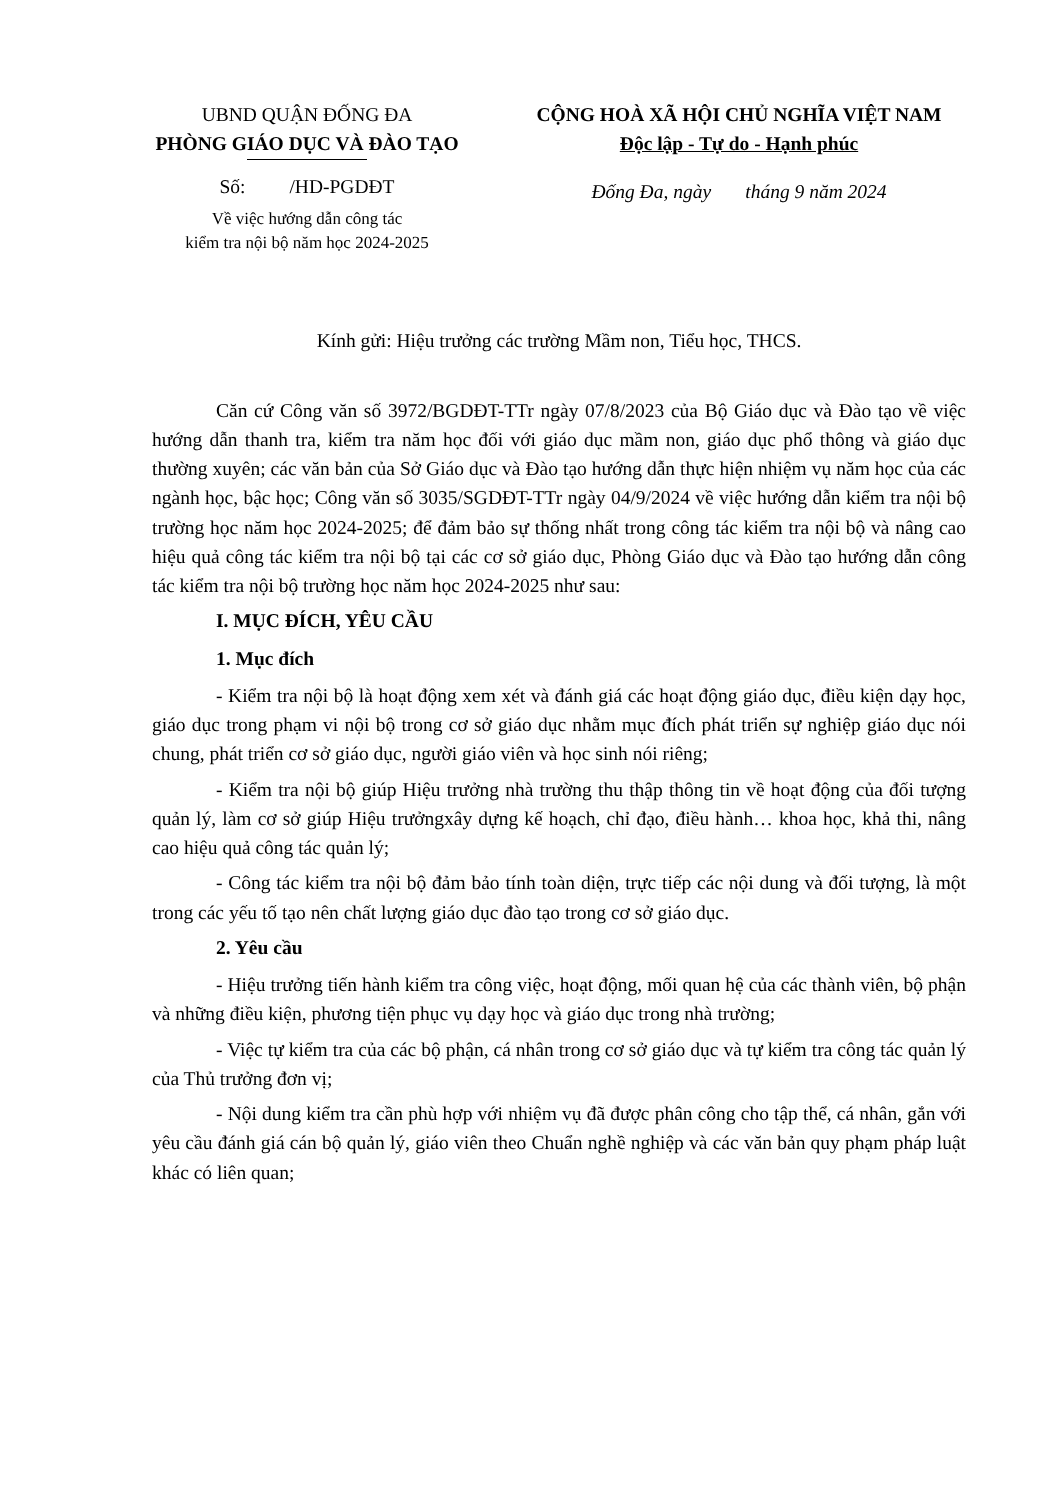UBND QUẬN ĐỐNG ĐA
PHÒNG GIÁO DỤC VÀ ĐÀO TẠO
Số: /HD-PGDĐT
Về việc hướng dẫn công tác
kiểm tra nội bộ năm học 2024-2025
CỘNG HOÀ XÃ HỘI CHỦ NGHĨA VIỆT NAM
Độc lập - Tự do - Hạnh phúc
Đống Đa, ngày tháng 9 năm 2024
Kính gửi: Hiệu trưởng các trường Mầm non, Tiểu học, THCS.
Căn cứ Công văn số 3972/BGDĐT-TTr ngày 07/8/2023 của Bộ Giáo dục và Đào tạo về việc hướng dẫn thanh tra, kiểm tra năm học đối với giáo dục mầm non, giáo dục phổ thông và giáo dục thường xuyên; các văn bản của Sở Giáo dục và Đào tạo hướng dẫn thực hiện nhiệm vụ năm học của các ngành học, bậc học; Công văn số 3035/SGDĐT-TTr ngày 04/9/2024 về việc hướng dẫn kiểm tra nội bộ trường học năm học 2024-2025; để đảm bảo sự thống nhất trong công tác kiểm tra nội bộ và nâng cao hiệu quả công tác kiểm tra nội bộ tại các cơ sở giáo dục, Phòng Giáo dục và Đào tạo hướng dẫn công tác kiểm tra nội bộ trường học năm học 2024-2025 như sau:
I. MỤC ĐÍCH, YÊU CẦU
1. Mục đích
- Kiểm tra nội bộ là hoạt động xem xét và đánh giá các hoạt động giáo dục, điều kiện dạy học, giáo dục trong phạm vi nội bộ trong cơ sở giáo dục nhằm mục đích phát triển sự nghiệp giáo dục nói chung, phát triển cơ sở giáo dục, người giáo viên và học sinh nói riêng;
- Kiểm tra nội bộ giúp Hiệu trưởng nhà trường thu thập thông tin về hoạt động của đối tượng quản lý, làm cơ sở giúp Hiệu trưởngxây dựng kế hoạch, chỉ đạo, điều hành… khoa học, khả thi, nâng cao hiệu quả công tác quản lý;
- Công tác kiểm tra nội bộ đảm bảo tính toàn diện, trực tiếp các nội dung và đối tượng, là một trong các yếu tố tạo nên chất lượng giáo dục đào tạo trong cơ sở giáo dục.
2. Yêu cầu
- Hiệu trưởng tiến hành kiểm tra công việc, hoạt động, mối quan hệ của các thành viên, bộ phận và những điều kiện, phương tiện phục vụ dạy học và giáo dục trong nhà trường;
- Việc tự kiểm tra của các bộ phận, cá nhân trong cơ sở giáo dục và tự kiểm tra công tác quản lý của Thủ trưởng đơn vị;
- Nội dung kiểm tra cần phù hợp với nhiệm vụ đã được phân công cho tập thể, cá nhân, gắn với yêu cầu đánh giá cán bộ quản lý, giáo viên theo Chuẩn nghề nghiệp và các văn bản quy phạm pháp luật khác có liên quan;